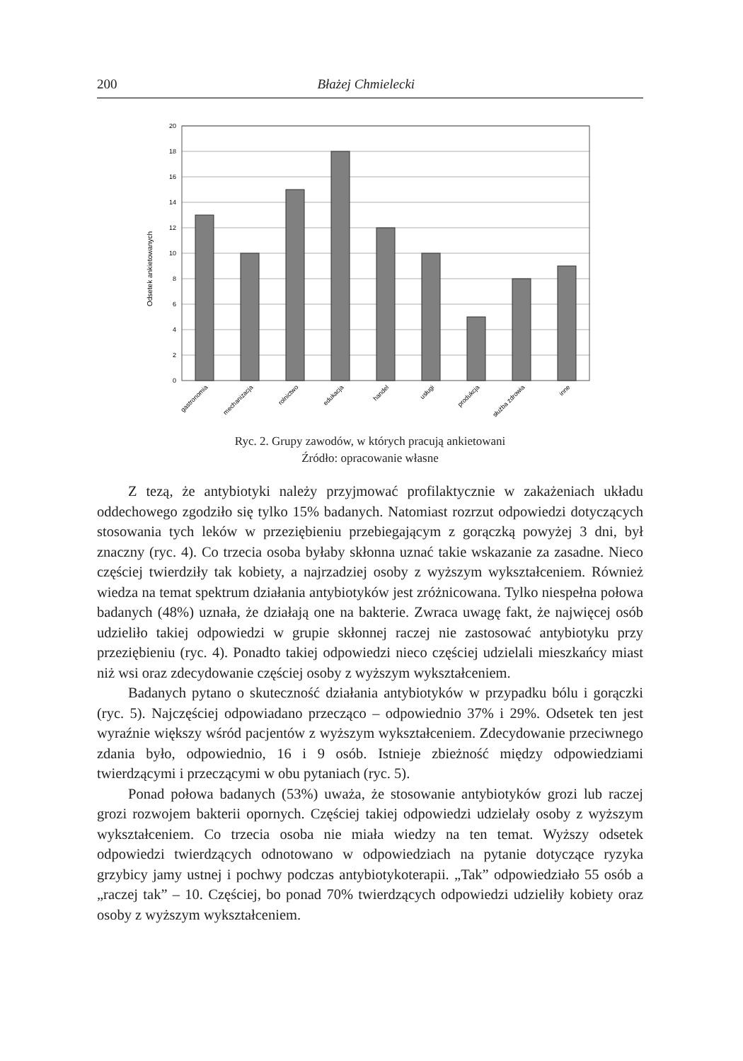200 Błażej Chmielecki
Odsetek ankietowanych
20
18
16
14
12
10
8
6
4
2
0
gastronomia
mechanizacja
rolnictwo
edukacja
handel
usługi
produkcja
służba zdrowia
inne
Ryc. 2. Grupy zawodów, w których pracują ankietowani
Źródło: opracowanie własne
Z tezą, że antybiotyki należy przyjmować profilaktycznie w zakażeniach układu oddechowego zgodziło się tylko 15% badanych. Natomiast rozrzut odpowiedzi dotyczących stosowania tych leków w przeziębieniu przebiegającym z gorączką powyżej 3 dni, był znaczny (ryc. 4). Co trzecia osoba byłaby skłonna uznać takie wskazanie za zasadne. Nieco częściej twierdziły tak kobiety, a najrzadziej osoby z wyższym wykształceniem. Również wiedza na temat spektrum działania antybiotyków jest zróżnicowana. Tylko niespełna połowa badanych (48%) uznała, że działają one na bakterie. Zwraca uwagę fakt, że najwięcej osób udzieliło takiej odpowiedzi w grupie skłonnej raczej nie zastosować antybiotyku przy przeziębieniu (ryc. 4). Ponadto takiej odpowiedzi nieco częściej udzielali mieszkańcy miast niż wsi oraz zdecydowanie częściej osoby z wyższym wykształceniem.
Badanych pytano o skuteczność działania antybiotyków w przypadku bólu i gorączki (ryc. 5). Najczęściej odpowiadano przecząco – odpowiednio 37% i 29%. Odsetek ten jest wyraźnie większy wśród pacjentów z wyższym wykształceniem. Zdecydowanie przeciwnego zdania było, odpowiednio, 16 i 9 osób. Istnieje zbieżność między odpowiedziami twierdzącymi i przeczącymi w obu pytaniach (ryc. 5).
Ponad połowa badanych (53%) uważa, że stosowanie antybiotyków grozi lub raczej grozi rozwojem bakterii opornych. Częściej takiej odpowiedzi udzielały osoby z wyższym wykształceniem. Co trzecia osoba nie miała wiedzy na ten temat. Wyższy odsetek odpowiedzi twierdzących odnotowano w odpowiedziach na pytanie dotyczące ryzyka grzybicy jamy ustnej i pochwy podczas antybiotykoterapii. „Tak” odpowiedziało 55 osób a „raczej tak” – 10. Częściej, bo ponad 70% twierdzących odpowiedzi udzieliły kobiety oraz osoby z wyższym wykształceniem.